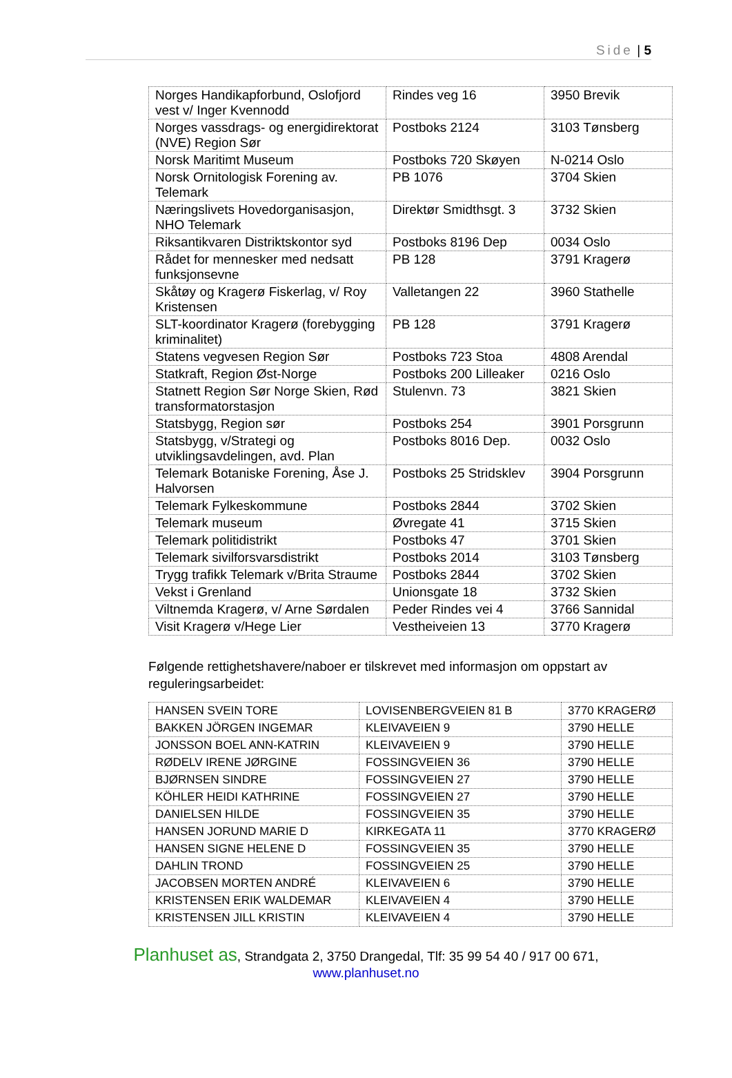Side | 5
| Norges Handikapforbund, Oslofjord vest v/ Inger Kvennodd | Rindes veg 16 | 3950 Brevik |
| Norges vassdrags- og energidirektorat (NVE) Region Sør | Postboks 2124 | 3103 Tønsberg |
| Norsk Maritimt Museum | Postboks 720 Skøyen | N-0214 Oslo |
| Norsk Ornitologisk Forening av. Telemark | PB 1076 | 3704 Skien |
| Næringslivets Hovedorganisasjon, NHO Telemark | Direktør Smidthsgt. 3 | 3732 Skien |
| Riksantikvaren Distriktskontor syd | Postboks 8196 Dep | 0034 Oslo |
| Rådet for mennesker med nedsatt funksjonsevne | PB 128 | 3791 Kragerø |
| Skåtøy og Kragerø Fiskerlag, v/ Roy Kristensen | Valletangen 22 | 3960 Stathelle |
| SLT-koordinator Kragerø (forebygging kriminalitet) | PB 128 | 3791 Kragerø |
| Statens vegvesen Region Sør | Postboks 723 Stoa | 4808 Arendal |
| Statkraft, Region Øst-Norge | Postboks 200 Lilleaker | 0216 Oslo |
| Statnett Region Sør Norge Skien, Rød transformatorstasjon | Stulenvn. 73 | 3821 Skien |
| Statsbygg, Region sør | Postboks 254 | 3901 Porsgrunn |
| Statsbygg, v/Strategi og utviklingsavdelingen, avd. Plan | Postboks 8016 Dep. | 0032 Oslo |
| Telemark Botaniske Forening, Åse J. Halvorsen | Postboks 25 Stridsklev | 3904 Porsgrunn |
| Telemark Fylkeskommune | Postboks 2844 | 3702 Skien |
| Telemark museum | Øvregate 41 | 3715 Skien |
| Telemark politidistrikt | Postboks 47 | 3701 Skien |
| Telemark sivilforsvarsdistrikt | Postboks 2014 | 3103 Tønsberg |
| Trygg trafikk Telemark v/Brita Straume | Postboks 2844 | 3702 Skien |
| Vekst i Grenland | Unionsgate 18 | 3732 Skien |
| Viltnemda Kragerø, v/ Arne Sørdalen | Peder Rindes vei 4 | 3766 Sannidal |
| Visit Kragerø v/Hege Lier | Vestheiveien 13 | 3770 Kragerø |
Følgende rettighetshavere/naboer er tilskrevet med informasjon om oppstart av reguleringsarbeidet:
| HANSEN SVEIN TORE | LOVISENBERGVEIEN 81 B | 3770 KRAGERØ |
| BAKKEN JÖRGEN INGEMAR | KLEIVAVEIEN 9 | 3790 HELLE |
| JONSSON BOEL ANN-KATRIN | KLEIVAVEIEN 9 | 3790 HELLE |
| RØDELV IRENE JØRGINE | FOSSINGVEIEN 36 | 3790 HELLE |
| BJØRNSEN SINDRE | FOSSINGVEIEN 27 | 3790 HELLE |
| KÖHLER HEIDI KATHRINE | FOSSINGVEIEN 27 | 3790 HELLE |
| DANIELSEN HILDE | FOSSINGVEIEN 35 | 3790 HELLE |
| HANSEN JORUND MARIE D | KIRKEGATA 11 | 3770 KRAGERØ |
| HANSEN SIGNE HELENE D | FOSSINGVEIEN 35 | 3790 HELLE |
| DAHLIN TROND | FOSSINGVEIEN 25 | 3790 HELLE |
| JACOBSEN MORTEN ANDRÉ | KLEIVAVEIEN 6 | 3790 HELLE |
| KRISTENSEN ERIK WALDEMAR | KLEIVAVEIEN 4 | 3790 HELLE |
| KRISTENSEN JILL KRISTIN | KLEIVAVEIEN 4 | 3790 HELLE |
Planhuset as, Strandgata 2, 3750 Drangedal, Tlf: 35 99 54 40 / 917 00 671,
www.planhuset.no